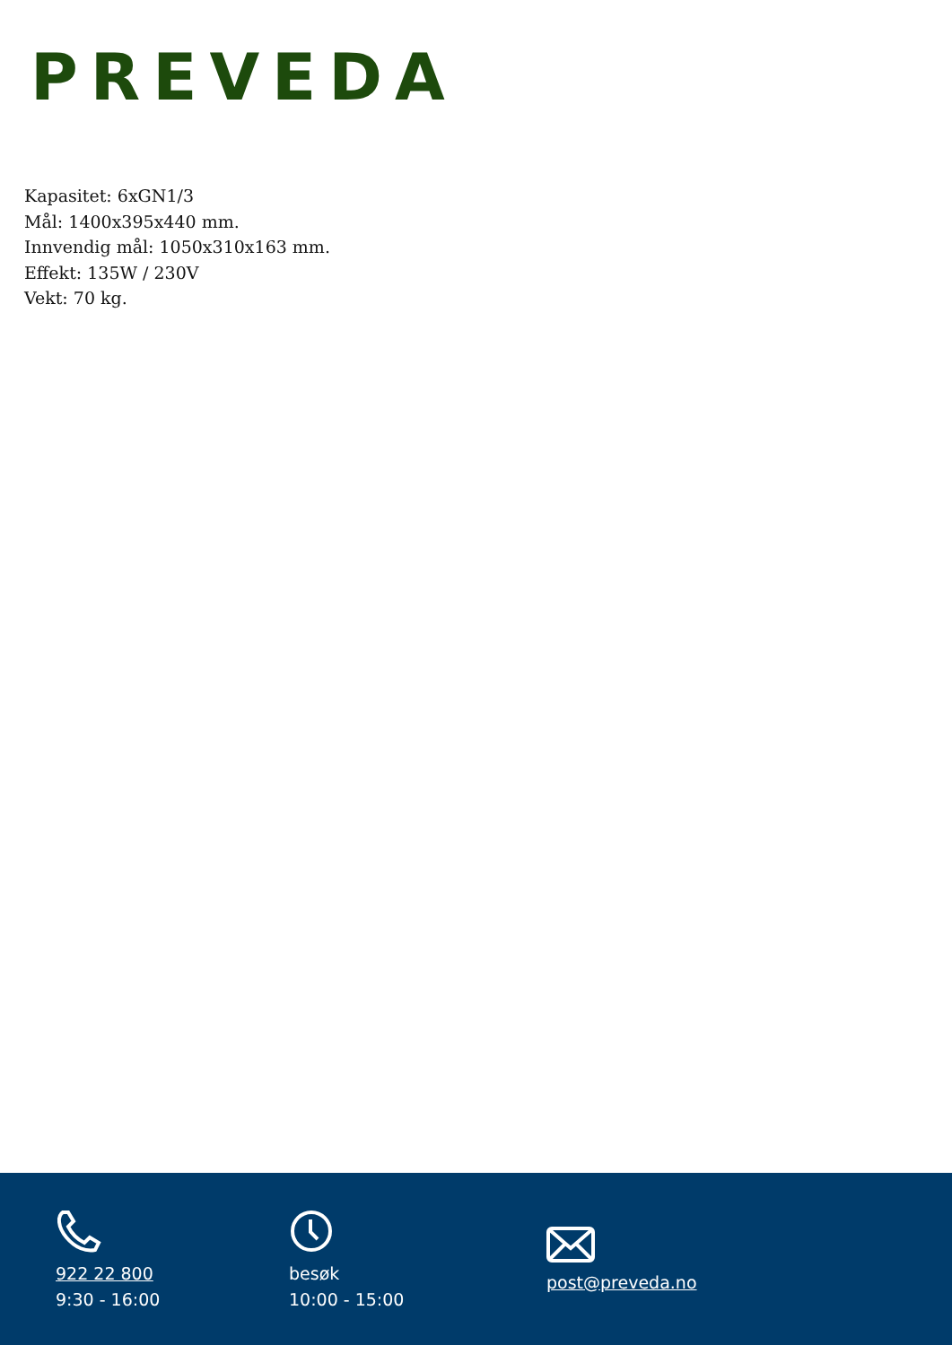PREVEDA
Kapasitet: 6xGN1/3
Mål: 1400x395x440 mm.
Innvendig mål: 1050x310x163 mm.
Effekt: 135W / 230V
Vekt: 70 kg.
922 22 800
9:30 - 16:00
besøk
10:00 - 15:00
post@preveda.no